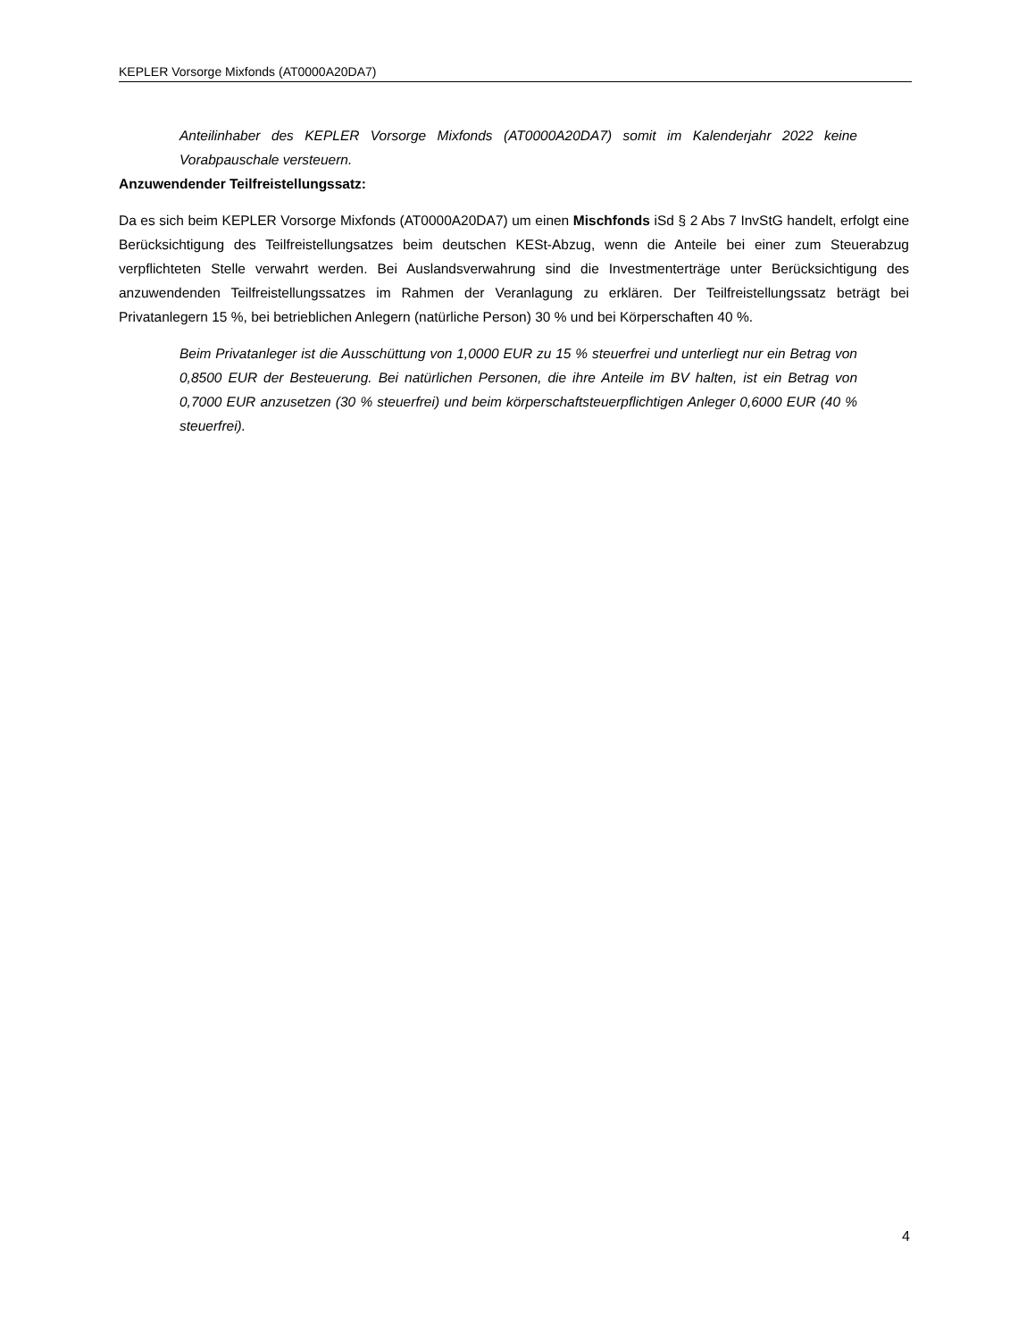KEPLER Vorsorge Mixfonds (AT0000A20DA7)
Anteilinhaber des KEPLER Vorsorge Mixfonds (AT0000A20DA7) somit im Kalenderjahr 2022 keine Vorabpauschale versteuern.
Anzuwendender Teilfreistellungssatz:
Da es sich beim KEPLER Vorsorge Mixfonds (AT0000A20DA7) um einen Mischfonds iSd § 2 Abs 7 InvStG handelt, erfolgt eine Berücksichtigung des Teilfreistellungsatzes beim deutschen KESt-Abzug, wenn die Anteile bei einer zum Steuerabzug verpflichteten Stelle verwahrt werden. Bei Auslandsverwahrung sind die Investmenterträge unter Berücksichtigung des anzuwendenden Teilfreistellungssatzes im Rahmen der Veranlagung zu erklären. Der Teilfreistellungssatz beträgt bei Privatanlegern 15 %, bei betrieblichen Anlegern (natürliche Person) 30 % und bei Körperschaften 40 %.
Beim Privatanleger ist die Ausschüttung von 1,0000 EUR zu 15 % steuerfrei und unterliegt nur ein Betrag von 0,8500 EUR der Besteuerung. Bei natürlichen Personen, die ihre Anteile im BV halten, ist ein Betrag von 0,7000 EUR anzusetzen (30 % steuerfrei) und beim körperschaftsteuerpflichtigen Anleger 0,6000 EUR (40 % steuerfrei).
4